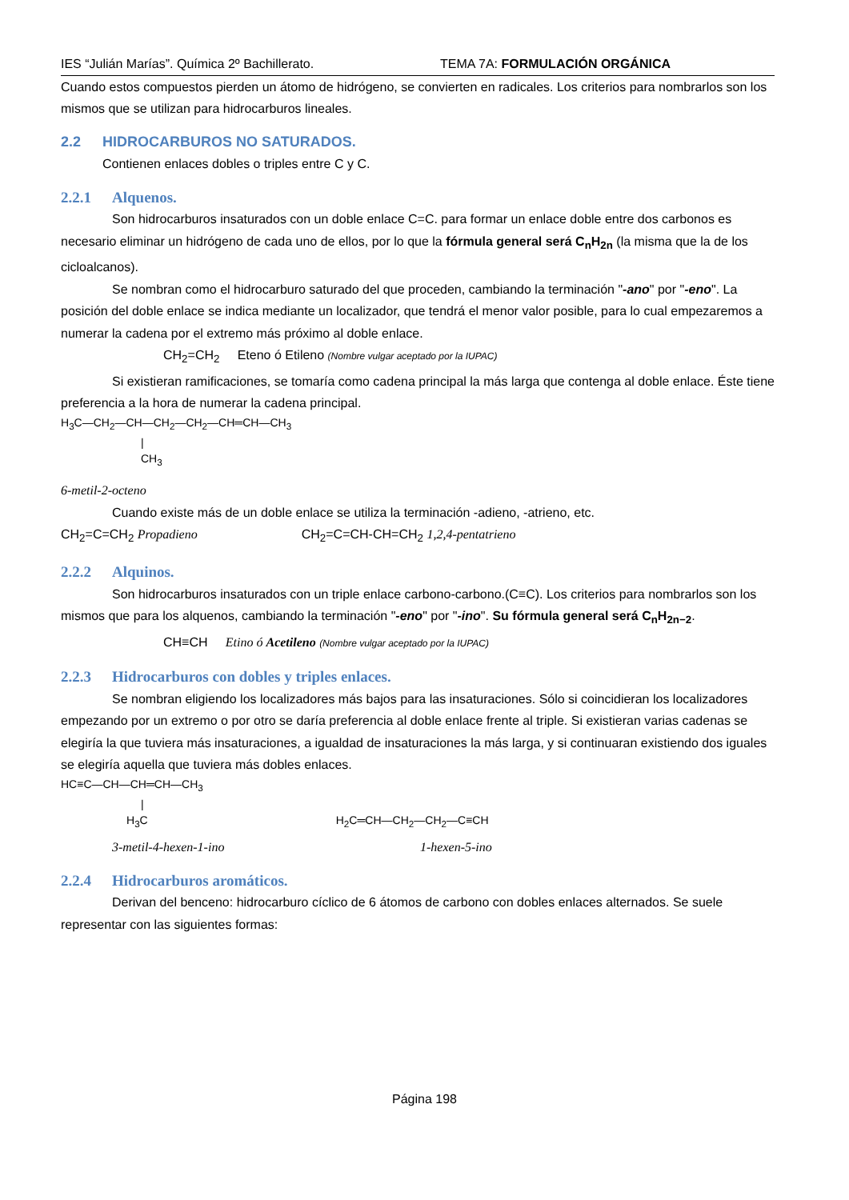IES “Julián Marías”. Química 2º Bachillerato. TEMA 7A: FORMULACIÓN ORGÁNICA
Cuando estos compuestos pierden un átomo de hidrógeno, se convierten en radicales. Los criterios para nombrarlos son los mismos que se utilizan para hidrocarburos lineales.
2.2 HIDROCARBUROS NO SATURADOS.
Contienen enlaces dobles o triples entre C y C.
2.2.1 Alquenos.
Son hidrocarburos insaturados con un doble enlace C=C. para formar un enlace doble entre dos carbonos es necesario eliminar un hidrógeno de cada uno de ellos, por lo que la fórmula general será C<sub>n</sub>H<sub>2n</sub> (la misma que la de los cicloalcanos).
Se nombran como el hidrocarburo saturado del que proceden, cambiando la terminación "-ano" por "-eno". La posición del doble enlace se indica mediante un localizador, que tendrá el menor valor posible, para lo cual empezaremos a numerar la cadena por el extremo más próximo al doble enlace.
CH<sub>2</sub>=CH<sub>2</sub> Eteno ó Etileno (Nombre vulgar aceptado por la IUPAC)
Si existieran ramificaciones, se tomaría como cadena principal la más larga que contenga al doble enlace. Éste tiene preferencia a la hora de numerar la cadena principal.
H<sub>3</sub>C—CH<sub>2</sub>—CH—CH<sub>2</sub>—CH<sub>2</sub>—CH═CH—CH<sub>3</sub>
|
CH<sub>3</sub>
6-metil-2-octeno
Cuando existe más de un doble enlace se utiliza la terminación -adieno, -atrieno, etc.
CH<sub>2</sub>=C=CH<sub>2</sub> Propadieno CH<sub>2</sub>=C=CH-CH=CH<sub>2</sub> 1,2,4-pentatrieno
2.2.2 Alquinos.
Son hidrocarburos insaturados con un triple enlace carbono-carbono.(C≡C). Los criterios para nombrarlos son los mismos que para los alquenos, cambiando la terminación "-eno" por "-ino". Su fórmula general será C<sub>n</sub>H<sub>2n−2</sub>.
CH≡CH Etino ó Acetileno (Nombre vulgar aceptado por la IUPAC)
2.2.3 Hidrocarburos con dobles y triples enlaces.
Se nombran eligiendo los localizadores más bajos para las insaturaciones. Sólo si coincidieran los localizadores empezando por un extremo o por otro se daría preferencia al doble enlace frente al triple. Si existieran varias cadenas se elegiría la que tuviera más insaturaciones, a igualdad de insaturaciones la más larga, y si continuaran existiendo dos iguales se elegiría aquella que tuviera más dobles enlaces.
HC≡C—CH—CH═CH—CH<sub>3</sub>
|
H<sub>3</sub>C H<sub>2</sub>C═CH—CH<sub>2</sub>—CH<sub>2</sub>—C≡CH
3-metil-4-hexen-1-ino 1-hexen-5-ino
2.2.4 Hidrocarburos aromáticos.
Derivan del benceno: hidrocarburo cíclico de 6 átomos de carbono con dobles enlaces alternados. Se suele representar con las siguientes formas:
Página 198